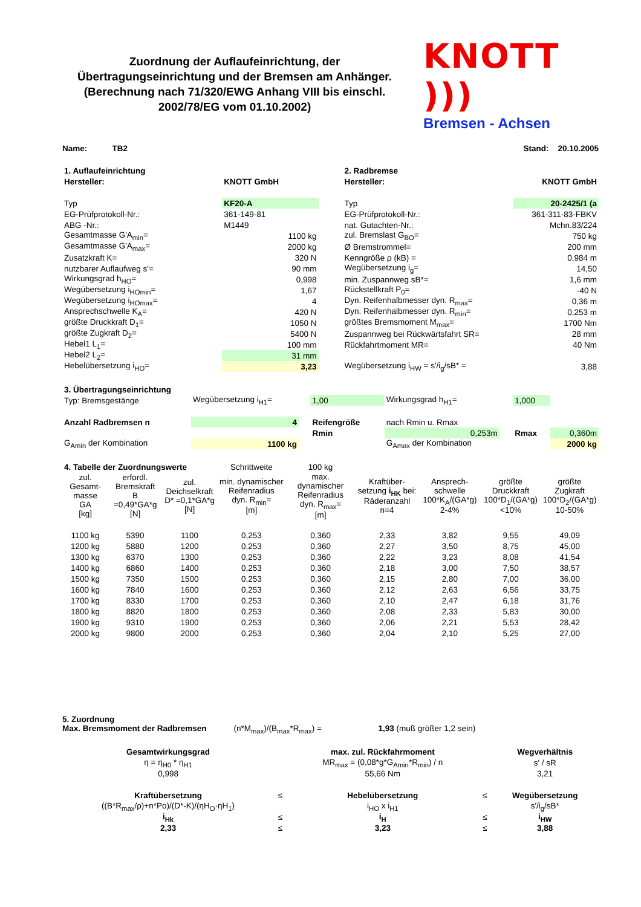Zuordnung der Auflaufeinrichtung, der Übertragungseinrichtung und der Bremsen am Anhänger. (Berechnung nach 71/320/EWG Anhang VIII bis einschl. 2002/78/EG vom 01.10.2002)
KNOTT )))
Bremsen - Achsen
Name: TB2 Stand: 20.10.2005
| 1. Auflaufeinrichtung | |
| Hersteller: | KNOTT GmbH |
| Typ | KF20-A |
| EG-Prüfprotokoll-Nr.: | 361-149-81 |
| ABG -Nr.: | M1449 |
| Gesamtmasse G'A<sub>min</sub>= | 1100 kg |
| Gesamtmasse G'A<sub>max</sub>= | 2000 kg |
| Zusatzkraft K= | 320 N |
| nutzbarer Auflaufweg s'= | 90 mm |
| Wirkungsgrad h<sub>HO</sub>= | 0,998 |
| Wegübersetzung i<sub>HOmin</sub>= | 1,67 |
| Wegübersetzung i<sub>HOmax</sub>= | 4 |
| Ansprechschwelle K<sub>A</sub>= | 420 N |
| größte Druckkraft D<sub>1</sub>= | 1050 N |
| größte Zugkraft D<sub>2</sub>= | 5400 N |
| Hebel1 L<sub>1</sub>= | 100 mm |
| Hebel2 L<sub>2</sub>= | 31 mm |
| Hebelübersetzung i<sub>HO</sub>= | 3,23 |
| 2. Radbremse | |
| Hersteller: | KNOTT GmbH |
| Typ | 20-2425/1 (a |
| EG-Prüfprotokoll-Nr.: | 361-311-83-FBKV |
| nat. Gutachten-Nr.: | Mchn.83/224 |
| zul. Bremslast G<sub>BO</sub>= | 750 kg |
| Ø Bremstrommel= | 200 mm |
| Kenngröße ρ (kB) = | 0,984 m |
| Wegübersetzung i<sub>g</sub>= | 14,50 |
| min. Zuspannweg sB*= | 1,6 mm |
| Rückstellkraft P<sub>0</sub>= | -40 N |
| Dyn. Reifenhalbmesser dyn. R<sub>max</sub>= | 0,36 m |
| Dyn. Reifenhalbmesser dyn. R<sub>min</sub>= | 0,253 m |
| größtes Bremsmoment M<sub>max</sub>= | 1700 Nm |
| Zuspannweg bei Rückwärtsfahrt SR= | 28 mm |
| Rückfahrtmoment MR= | 40 Nm |
| Wegübersetzung i<sub>HW</sub> = s'/i<sub>g</sub>/sB* = | 3,88 |
| 3. Übertragungseinrichtung | | | | | | | |
| Typ: Bremsgestänge | Wegübersetzung i<sub>H1</sub>= | | 1,00 | Wirkungsgrad h<sub>H1</sub>= | | 1,000 | |
| Anzahl Radbremsen n | 4 | | Reifengröße | nach Rmin u. Rmax | | | |
| | | | Rmin | 0,253m | | Rmax | 0,360m |
| G<sub>Amin</sub> der Kombination | 1100 kg | | | G<sub>Amax</sub> der Kombination | | | 2000 kg |
| 4. Tabelle der Zuordnungswerte | | | Schrittweite | 100 kg | | | | |
| zul. Gesamt-masse GA [kg] | erfordl. Bremskraft B =0,49*GA*g [N] | zul. Deichselkraft D* =0,1*GA*g [N] | min. dynamischer Reifenradius dyn. R<sub>min</sub>= [m] | max. dynamischer Reifenradius dyn. R<sub>max</sub>= [m] | Kraftüber-setzung i<sub>HK</sub> bei: Räderanzahl n=4 | Ansprech-schwelle 100*K<sub>A</sub>/(GA*g) 2-4% | größte Druckkraft 100*D<sub>1</sub>/(GA*g) <10% | größte Zugkraft 100*D<sub>2</sub>/(GA*g) 10-50% |
| 1100 kg | 5390 | 1100 | 0,253 | 0,360 | 2,33 | 3,82 | 9,55 | 49,09 |
| 1200 kg | 5880 | 1200 | 0,253 | 0,360 | 2,27 | 3,50 | 8,75 | 45,00 |
| 1300 kg | 6370 | 1300 | 0,253 | 0,360 | 2,22 | 3,23 | 8,08 | 41,54 |
| 1400 kg | 6860 | 1400 | 0,253 | 0,360 | 2,18 | 3,00 | 7,50 | 38,57 |
| 1500 kg | 7350 | 1500 | 0,253 | 0,360 | 2,15 | 2,80 | 7,00 | 36,00 |
| 1600 kg | 7840 | 1600 | 0,253 | 0,360 | 2,12 | 2,63 | 6,56 | 33,75 |
| 1700 kg | 8330 | 1700 | 0,253 | 0,360 | 2,10 | 2,47 | 6,18 | 31,76 |
| 1800 kg | 8820 | 1800 | 0,253 | 0,360 | 2,08 | 2,33 | 5,83 | 30,00 |
| 1900 kg | 9310 | 1900 | 0,253 | 0,360 | 2,06 | 2,21 | 5,53 | 28,42 |
| 2000 kg | 9800 | 2000 | 0,253 | 0,360 | 2,04 | 2,10 | 5,25 | 27,00 |
5. Zuordnung
Max. Bremsmoment der Radbremsen (n*M<sub>max</sub>)/(B<sub>max</sub>*R<sub>max</sub>) = 1,93 (muß größer 1,2 sein)
| Gesamtwirkungsgrad | | max. zul. Rückfahrmoment | | Wegverhältnis |
| η = η<sub>H0</sub> * η<sub>H1</sub> | | MR<sub>max</sub> = (0,08*g*G<sub>Amin</sub>*R<sub>min</sub>) / n | | s' / sR |
| 0,998 | | 55,66 Nm | | 3,21 |
| Kraftübersetzung | ≤ | Hebelübersetzung | ≤ | Wegübersetzung |
| ((B*R<sub>max</sub>/ρ)+n*Po)/(D*-K)/(ηH<sub>O</sub>·ηH<sub>1</sub>) | | i<sub>HO</sub> x i<sub>H1</sub> | | s'/i<sub>g</sub>/sB* |
| i<sub>Hk</sub> | ≤ | i<sub>H</sub> | ≤ | i<sub>HW</sub> |
| 2,33 | ≤ | 3,23 | ≤ | 3,88 |